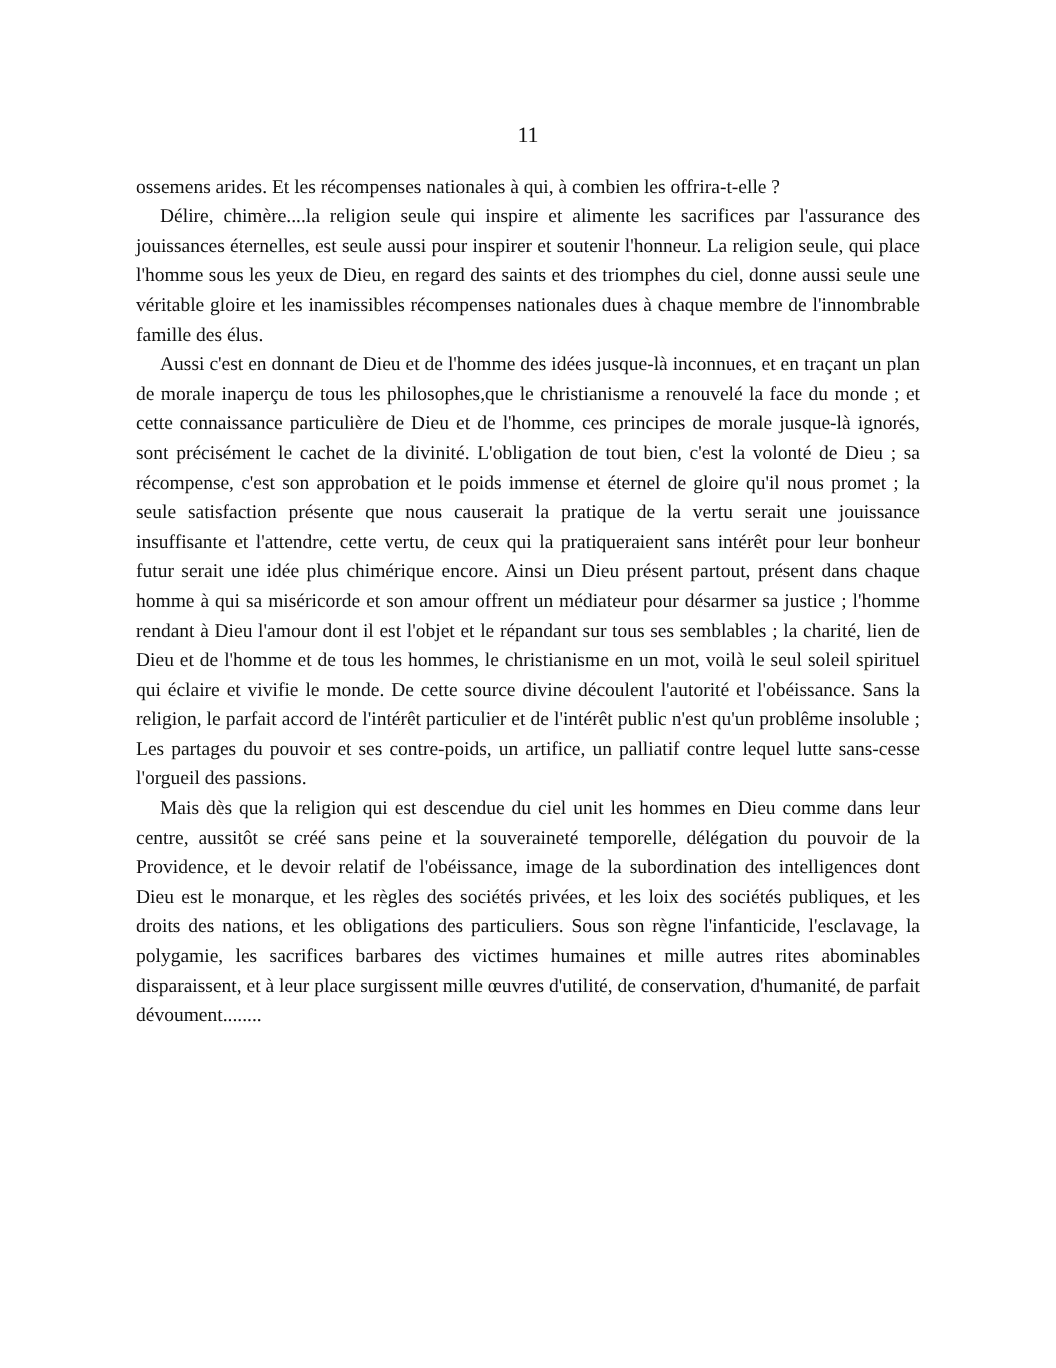11
ossemens arides. Et les récompenses nationales à qui, à combien les offrira-t-elle ?
Délire, chimère....la religion seule qui inspire et alimente les sacrifices par l'assurance des jouissances éternelles, est seule aussi pour inspirer et soutenir l'honneur. La religion seule, qui place l'homme sous les yeux de Dieu, en regard des saints et des triomphes du ciel, donne aussi seule une véritable gloire et les inamissibles récompenses nationales dues à chaque membre de l'innombrable famille des élus.
Aussi c'est en donnant de Dieu et de l'homme des idées jusque-là inconnues, et en traçant un plan de morale inaperçu de tous les philosophes,que le christianisme a renouvelé la face du monde ; et cette connaissance particulière de Dieu et de l'homme, ces principes de morale jusque-là ignorés, sont précisément le cachet de la divinité. L'obligation de tout bien, c'est la volonté de Dieu ; sa récompense, c'est son approbation et le poids immense et éternel de gloire qu'il nous promet ; la seule satisfaction présente que nous causerait la pratique de la vertu serait une jouissance insuffisante et l'attendre, cette vertu, de ceux qui la pratiqueraient sans intérêt pour leur bonheur futur serait une idée plus chimérique encore. Ainsi un Dieu présent partout, présent dans chaque homme à qui sa miséricorde et son amour offrent un médiateur pour désarmer sa justice ; l'homme rendant à Dieu l'amour dont il est l'objet et le répandant sur tous ses semblables ; la charité, lien de Dieu et de l'homme et de tous les hommes, le christianisme en un mot, voilà le seul soleil spirituel qui éclaire et vivifie le monde. De cette source divine découlent l'autorité et l'obéissance. Sans la religion, le parfait accord de l'intérêt particulier et de l'intérêt public n'est qu'un problême insoluble ; Les partages du pouvoir et ses contre-poids, un artifice, un palliatif contre lequel lutte sans-cesse l'orgueil des passions.
Mais dès que la religion qui est descendue du ciel unit les hommes en Dieu comme dans leur centre, aussitôt se créé sans peine et la souveraineté temporelle, délégation du pouvoir de la Providence, et le devoir relatif de l'obéissance, image de la subordination des intelligences dont Dieu est le monarque, et les règles des sociétés privées, et les loix des sociétés publiques, et les droits des nations, et les obligations des particuliers. Sous son règne l'infanticide, l'esclavage, la polygamie, les sacrifices barbares des victimes humaines et mille autres rites abominables disparaissent, et à leur place surgissent mille œuvres d'utilité, de conservation, d'humanité, de parfait dévoument........